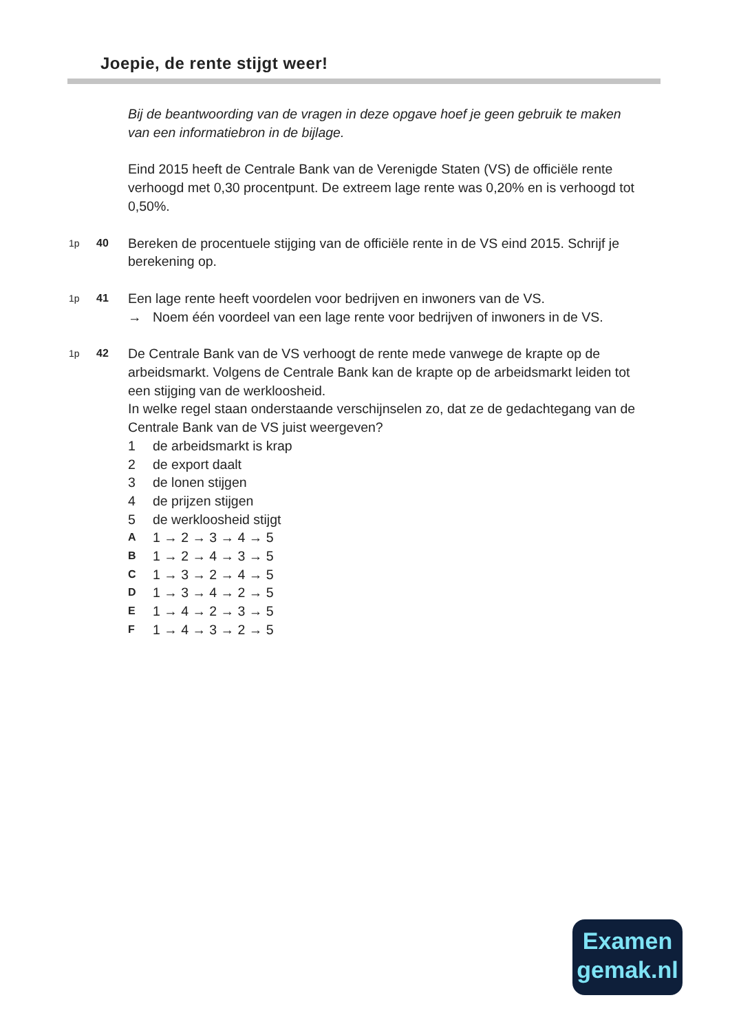Joepie, de rente stijgt weer!
Bij de beantwoording van de vragen in deze opgave hoef je geen gebruik te maken van een informatiebron in de bijlage.
Eind 2015 heeft de Centrale Bank van de Verenigde Staten (VS) de officiële rente verhoogd met 0,30 procentpunt. De extreem lage rente was 0,20% en is verhoogd tot 0,50%.
1p 40
Bereken de procentuele stijging van de officiële rente in de VS eind 2015. Schrijf je berekening op.
1p 41
Een lage rente heeft voordelen voor bedrijven en inwoners van de VS.
→ Noem één voordeel van een lage rente voor bedrijven of inwoners in de VS.
1p 42
De Centrale Bank van de VS verhoogt de rente mede vanwege de krapte op de arbeidsmarkt. Volgens de Centrale Bank kan de krapte op de arbeidsmarkt leiden tot een stijging van de werkloosheid.
In welke regel staan onderstaande verschijnselen zo, dat ze de gedachtegang van de Centrale Bank van de VS juist weergeven?
1 de arbeidsmarkt is krap
2 de export daalt
3 de lonen stijgen
4 de prijzen stijgen
5 de werkloosheid stijgt
A 1 → 2 → 3 → 4 → 5
B 1 → 2 → 4 → 3 → 5
C 1 → 3 → 2 → 4 → 5
D 1 → 3 → 4 → 2 → 5
E 1 → 4 → 2 → 3 → 5
F 1 → 4 → 3 → 2 → 5
Examen
gemak.nl